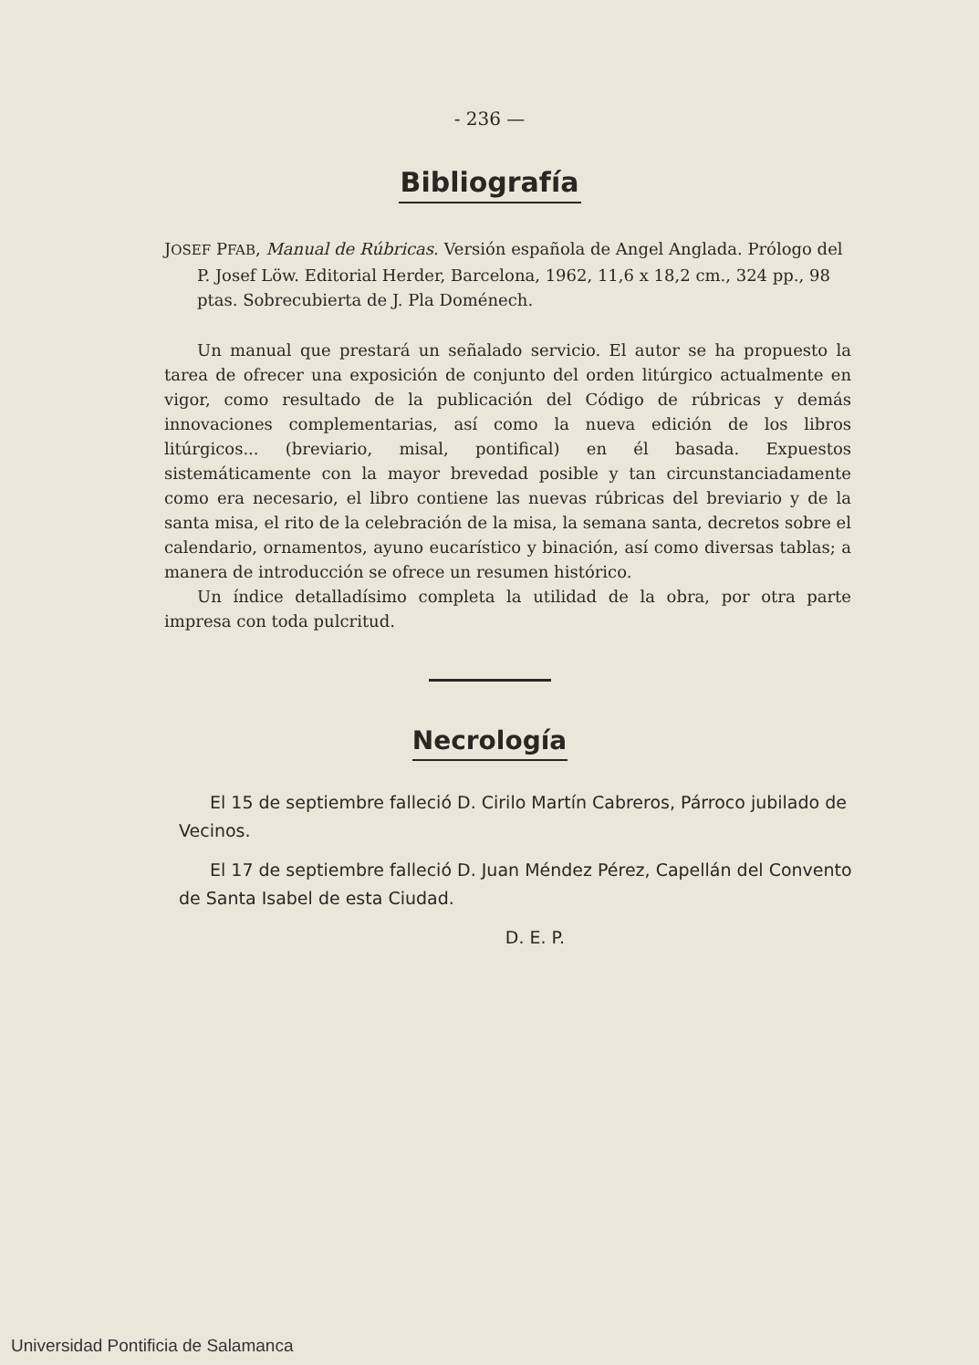- 236 —
Bibliografía
JOSEF PFAB, Manual de Rúbricas. Versión española de Angel Anglada. Prólogo del P. Josef Löw. Editorial Herder, Barcelona, 1962, 11,6 x 18,2 cm., 324 pp., 98 ptas. Sobrecubierta de J. Pla Doménech.
Un manual que prestará un señalado servicio. El autor se ha propuesto la tarea de ofrecer una exposición de conjunto del orden litúrgico actualmente en vigor, como resultado de la publicación del Código de rúbricas y demás innovaciones complementarias, así como la nueva edición de los libros litúrgicos... (breviario, misal, pontifical) en él basada. Expuestos sistemáticamente con la mayor brevedad posible y tan circunstanciadamente como era necesario, el libro contiene las nuevas rúbricas del breviario y de la santa misa, el rito de la celebración de la misa, la semana santa, decretos sobre el calendario, ornamentos, ayuno eucarístico y binación, así como diversas tablas; a manera de introducción se ofrece un resumen histórico.
Un índice detalladísimo completa la utilidad de la obra, por otra parte impresa con toda pulcritud.
Necrología
El 15 de septiembre falleció D. Cirilo Martín Cabreros, Párroco jubilado de Vecinos.
El 17 de septiembre falleció D. Juan Méndez Pérez, Capellán del Convento de Santa Isabel de esta Ciudad.
D. E. P.
Universidad Pontificia de Salamanca